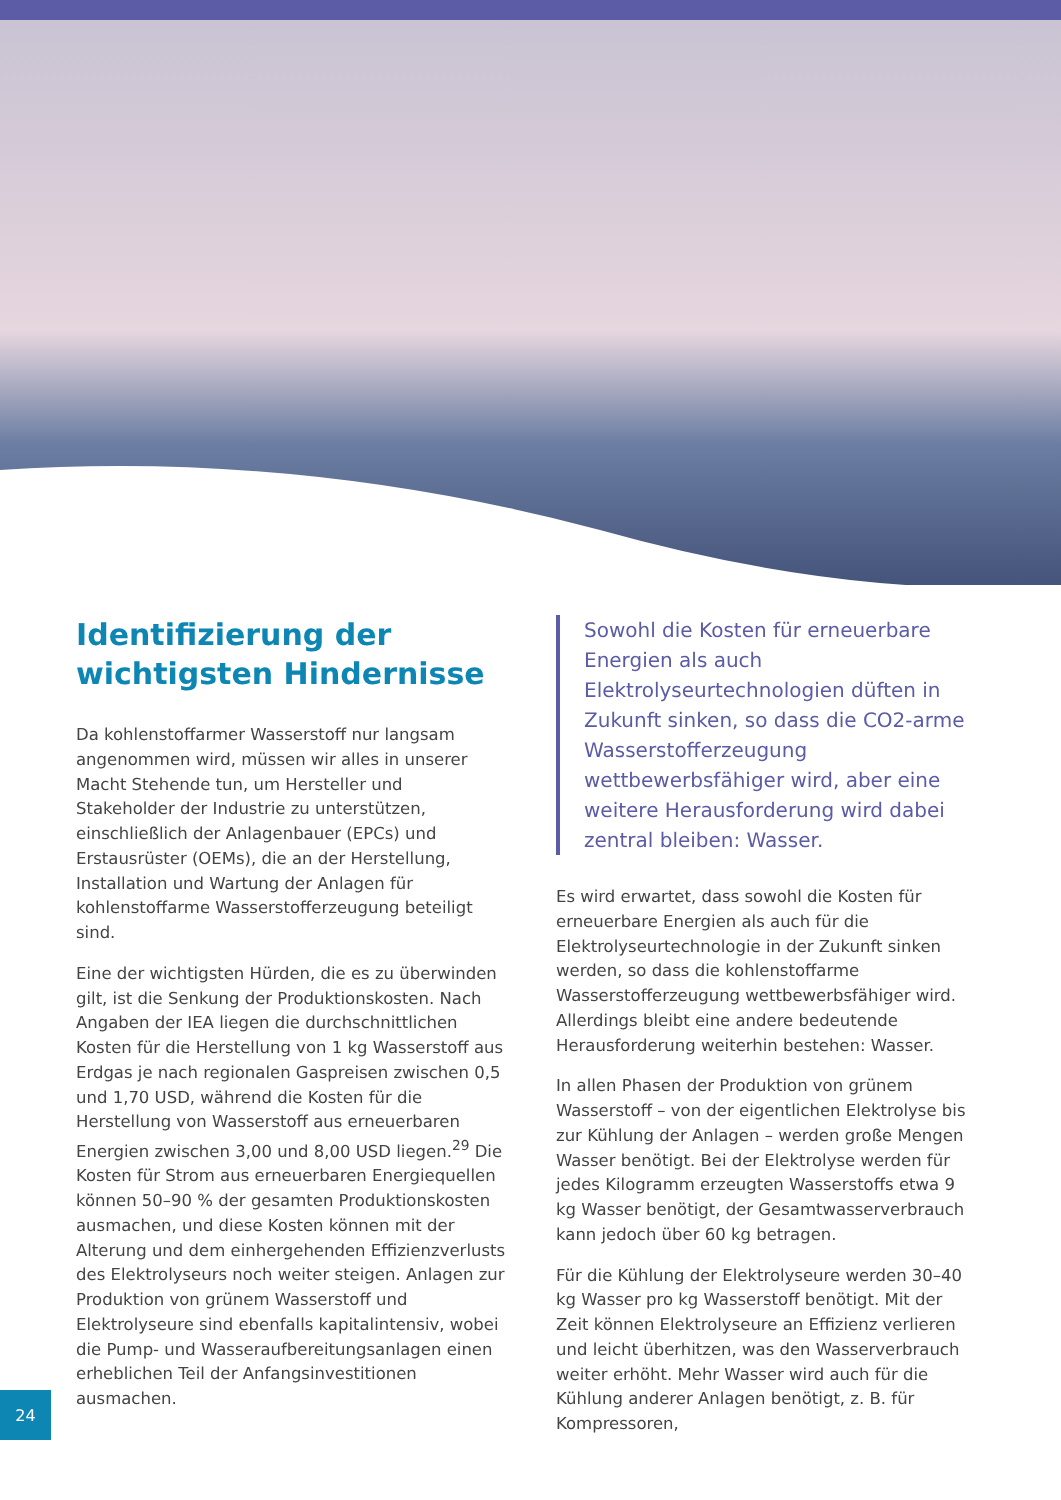Identifizierung der wichtigsten Hindernisse
Da kohlenstoffarmer Wasserstoff nur langsam angenommen wird, müssen wir alles in unserer Macht Stehende tun, um Hersteller und Stakeholder der Industrie zu unterstützen, einschließlich der Anlagenbauer (EPCs) und Erstausrüster (OEMs), die an der Herstellung, Installation und Wartung der Anlagen für kohlenstoffarme Wasserstofferzeugung beteiligt sind.
Eine der wichtigsten Hürden, die es zu überwinden gilt, ist die Senkung der Produktionskosten. Nach Angaben der IEA liegen die durchschnittlichen Kosten für die Herstellung von 1 kg Wasserstoff aus Erdgas je nach regionalen Gaspreisen zwischen 0,5 und 1,70 USD, während die Kosten für die Herstellung von Wasserstoff aus erneuerbaren Energien zwischen 3,00 und 8,00 USD liegen.<sup>29</sup> Die Kosten für Strom aus erneuerbaren Energiequellen können 50–90 % der gesamten Produktionskosten ausmachen, und diese Kosten können mit der Alterung und dem einhergehenden Effizienzverlusts des Elektrolyseurs noch weiter steigen. Anlagen zur Produktion von grünem Wasserstoff und Elektrolyseure sind ebenfalls kapitalintensiv, wobei die Pump- und Wasseraufbereitungsanlagen einen erheblichen Teil der Anfangsinvestitionen ausmachen.
Sowohl die Kosten für erneuerbare Energien als auch Elektrolyseurtechnologien düften in Zukunft sinken, so dass die CO2-arme Wasserstofferzeugung wettbewerbsfähiger wird, aber eine weitere Herausforderung wird dabei zentral bleiben: Wasser.
Es wird erwartet, dass sowohl die Kosten für erneuerbare Energien als auch für die Elektrolyseurtechnologie in der Zukunft sinken werden, so dass die kohlenstoffarme Wasserstofferzeugung wettbewerbsfähiger wird. Allerdings bleibt eine andere bedeutende Herausforderung weiterhin bestehen: Wasser.
In allen Phasen der Produktion von grünem Wasserstoff – von der eigentlichen Elektrolyse bis zur Kühlung der Anlagen – werden große Mengen Wasser benötigt. Bei der Elektrolyse werden für jedes Kilogramm erzeugten Wasserstoffs etwa 9 kg Wasser benötigt, der Gesamtwasserverbrauch kann jedoch über 60 kg betragen.
Für die Kühlung der Elektrolyseure werden 30–40 kg Wasser pro kg Wasserstoff benötigt. Mit der Zeit können Elektrolyseure an Effizienz verlieren und leicht überhitzen, was den Wasserverbrauch weiter erhöht. Mehr Wasser wird auch für die Kühlung anderer Anlagen benötigt, z. B. für Kompressoren,
24